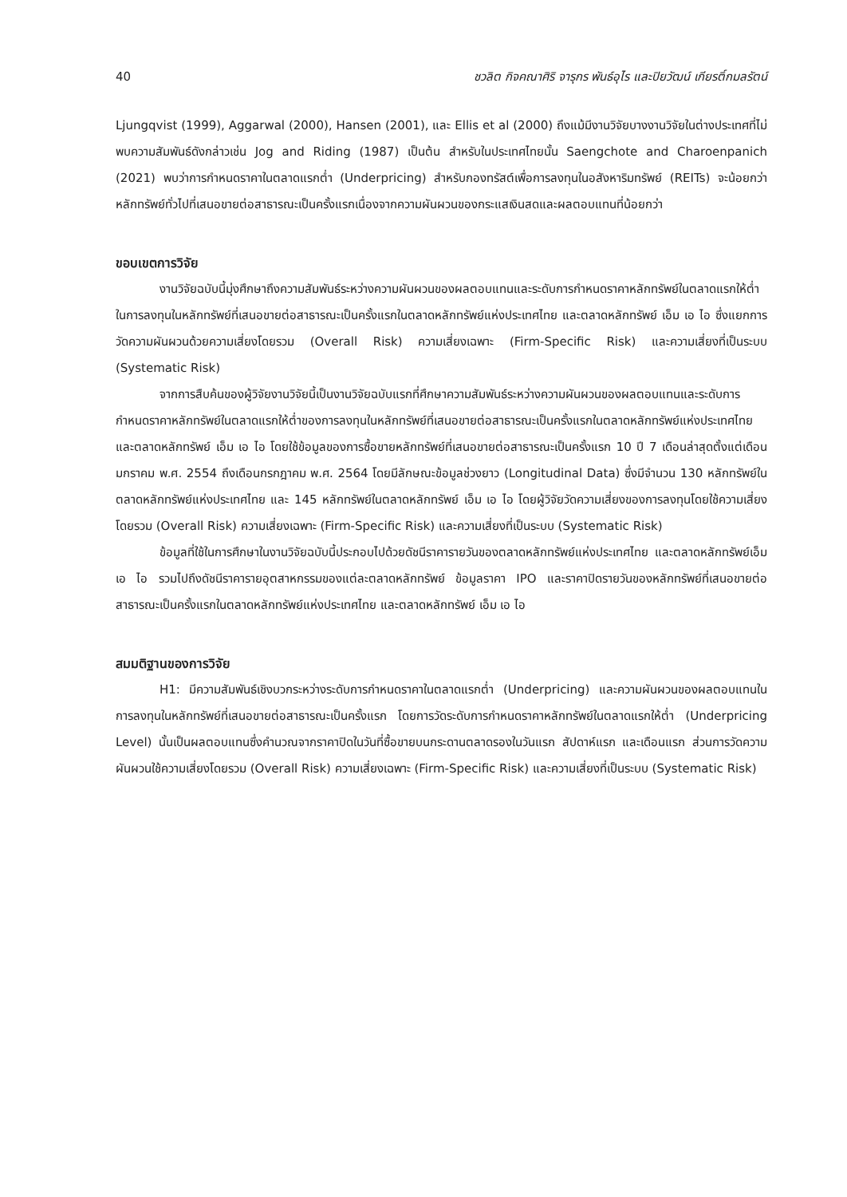40 ชวลิต กิจคณาศิริ จารุกร พันธ์อุไร และปิยวัฒน์ เกียรติ์กมลรัตน์
Ljungqvist (1999), Aggarwal (2000), Hansen (2001), และ Ellis et al (2000) ถึงแม้มีงานวิจัยบางงานวิจัยในต่างประเทศที่ไม่พบความสัมพันธ์ดังกล่าวเช่น Jog and Riding (1987) เป็นต้น สำหรับในประเทศไทยนั้น Saengchote and Charoenpanich (2021) พบว่าการกำหนดราคาในตลาดแรกต่ำ (Underpricing) สำหรับกองทรัสต์เพื่อการลงทุนในอสังหาริมทรัพย์ (REITs) จะน้อยกว่าหลักทรัพย์ทั่วไปที่เสนอขายต่อสาธารณะเป็นครั้งแรกเนื่องจากความผันผวนของกระแสเงินสดและผลตอบแทนที่น้อยกว่า
ขอบเขตการวิจัย
งานวิจัยฉบับนี้มุ่งศึกษาถึงความสัมพันธ์ระหว่างความผันผวนของผลตอบแทนและระดับการกำหนดราคาหลักทรัพย์ในตลาดแรกให้ต่ำในการลงทุนในหลักทรัพย์ที่เสนอขายต่อสาธารณะเป็นครั้งแรกในตลาดหลักทรัพย์แห่งประเทศไทย และตลาดหลักทรัพย์ เอ็ม เอ ไอ ซึ่งแยกการวัดความผันผวนด้วยความเสี่ยงโดยรวม (Overall Risk) ความเสี่ยงเฉพาะ (Firm-Specific Risk) และความเสี่ยงที่เป็นระบบ (Systematic Risk)
จากการสืบค้นของผู้วิจัยงานวิจัยนี้เป็นงานวิจัยฉบับแรกที่ศึกษาความสัมพันธ์ระหว่างความผันผวนของผลตอบแทนและระดับการกำหนดราคาหลักทรัพย์ในตลาดแรกให้ต่ำของการลงทุนในหลักทรัพย์ที่เสนอขายต่อสาธารณะเป็นครั้งแรกในตลาดหลักทรัพย์แห่งประเทศไทยและตลาดหลักทรัพย์ เอ็ม เอ ไอ โดยใช้ข้อมูลของการซื้อขายหลักทรัพย์ที่เสนอขายต่อสาธารณะเป็นครั้งแรก 10 ปี 7 เดือนล่าสุดตั้งแต่เดือนมกราคม พ.ศ. 2554 ถึงเดือนกรกฎาคม พ.ศ. 2564 โดยมีลักษณะข้อมูลช่วงยาว (Longitudinal Data) ซึ่งมีจำนวน 130 หลักทรัพย์ในตลาดหลักทรัพย์แห่งประเทศไทย และ 145 หลักทรัพย์ในตลาดหลักทรัพย์ เอ็ม เอ ไอ โดยผู้วิจัยวัดความเสี่ยงของการลงทุนโดยใช้ความเสี่ยงโดยรวม (Overall Risk) ความเสี่ยงเฉพาะ (Firm-Specific Risk) และความเสี่ยงที่เป็นระบบ (Systematic Risk)
ข้อมูลที่ใช้ในการศึกษาในงานวิจัยฉบับนี้ประกอบไปด้วยดัชนีราคารายวันของตลาดหลักทรัพย์แห่งประเทศไทย และตลาดหลักทรัพย์เอ็ม เอ ไอ รวมไปถึงดัชนีราคารายอุตสาหกรรมของแต่ละตลาดหลักทรัพย์ ข้อมูลราคา IPO และราคาปิดรายวันของหลักทรัพย์ที่เสนอขายต่อสาธารณะเป็นครั้งแรกในตลาดหลักทรัพย์แห่งประเทศไทย และตลาดหลักทรัพย์ เอ็ม เอ ไอ
สมมติฐานของการวิจัย
H1: มีความสัมพันธ์เชิงบวกระหว่างระดับการกำหนดราคาในตลาดแรกต่ำ (Underpricing) และความผันผวนของผลตอบแทนในการลงทุนในหลักทรัพย์ที่เสนอขายต่อสาธารณะเป็นครั้งแรก โดยการวัดระดับการกำหนดราคาหลักทรัพย์ในตลาดแรกให้ต่ำ (Underpricing Level) นั้นเป็นผลตอบแทนซึ่งคำนวณจากราคาปิดในวันที่ซื้อขายบนกระดานตลาดรองในวันแรก สัปดาห์แรก และเดือนแรก ส่วนการวัดความผันผวนใช้ความเสี่ยงโดยรวม (Overall Risk) ความเสี่ยงเฉพาะ (Firm-Specific Risk) และความเสี่ยงที่เป็นระบบ (Systematic Risk)